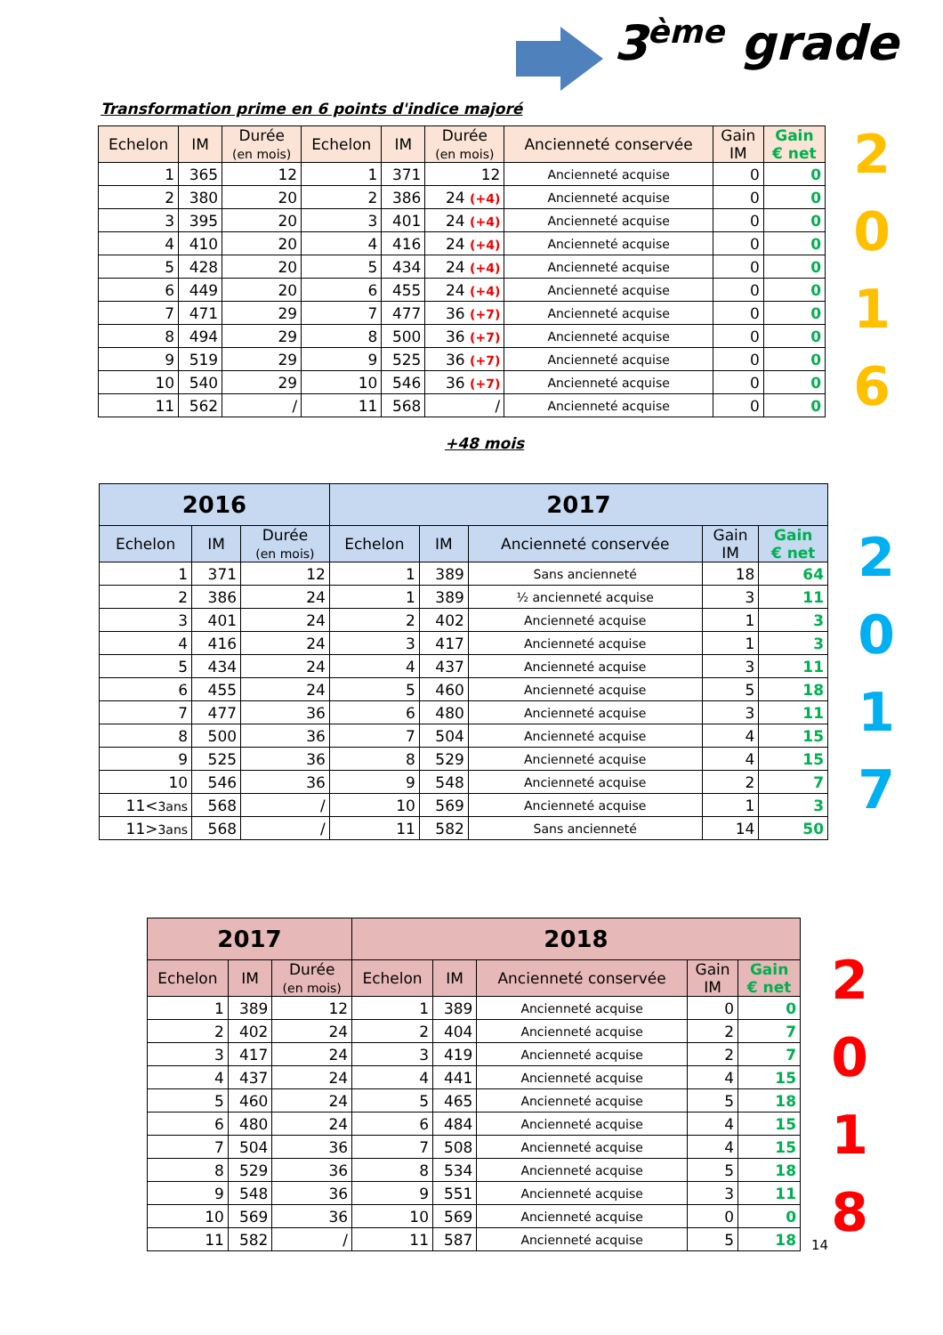3<sup>ème</sup> grade
Transformation prime en 6 points d'indice majoré
| Echelon | IM | Durée (en mois) | Echelon | IM | Durée (en mois) | Ancienneté conservée | Gain IM | Gain € net |
| --- | --- | --- | --- | --- | --- | --- | --- | --- |
| 1 | 365 | 12 | 1 | 371 | 12 | Ancienneté acquise | 0 | 0 |
| 2 | 380 | 20 | 2 | 386 | 24 (+4) | Ancienneté acquise | 0 | 0 |
| 3 | 395 | 20 | 3 | 401 | 24 (+4) | Ancienneté acquise | 0 | 0 |
| 4 | 410 | 20 | 4 | 416 | 24 (+4) | Ancienneté acquise | 0 | 0 |
| 5 | 428 | 20 | 5 | 434 | 24 (+4) | Ancienneté acquise | 0 | 0 |
| 6 | 449 | 20 | 6 | 455 | 24 (+4) | Ancienneté acquise | 0 | 0 |
| 7 | 471 | 29 | 7 | 477 | 36 (+7) | Ancienneté acquise | 0 | 0 |
| 8 | 494 | 29 | 8 | 500 | 36 (+7) | Ancienneté acquise | 0 | 0 |
| 9 | 519 | 29 | 9 | 525 | 36 (+7) | Ancienneté acquise | 0 | 0 |
| 10 | 540 | 29 | 10 | 546 | 36 (+7) | Ancienneté acquise | 0 | 0 |
| 11 | 562 | / | 11 | 568 | / | Ancienneté acquise | 0 | 0 |
+48 mois
2
0
1
6
| 2016 | | | 2017 | | | | |
| --- | --- | --- | --- | --- | --- | --- | --- |
| Echelon | IM | Durée (en mois) | Echelon | IM | Ancienneté conservée | Gain IM | Gain € net |
| 1 | 371 | 12 | 1 | 389 | Sans ancienneté | 18 | 64 |
| 2 | 386 | 24 | 1 | 389 | ½ ancienneté acquise | 3 | 11 |
| 3 | 401 | 24 | 2 | 402 | Ancienneté acquise | 1 | 3 |
| 4 | 416 | 24 | 3 | 417 | Ancienneté acquise | 1 | 3 |
| 5 | 434 | 24 | 4 | 437 | Ancienneté acquise | 3 | 11 |
| 6 | 455 | 24 | 5 | 460 | Ancienneté acquise | 5 | 18 |
| 7 | 477 | 36 | 6 | 480 | Ancienneté acquise | 3 | 11 |
| 8 | 500 | 36 | 7 | 504 | Ancienneté acquise | 4 | 15 |
| 9 | 525 | 36 | 8 | 529 | Ancienneté acquise | 4 | 15 |
| 10 | 546 | 36 | 9 | 548 | Ancienneté acquise | 2 | 7 |
| 11< 3ans | 568 | / | 10 | 569 | Ancienneté acquise | 1 | 3 |
| 11> 3ans | 568 | / | 11 | 582 | Sans ancienneté | 14 | 50 |
2
0
1
7
| 2017 | | | 2018 | | | | |
| --- | --- | --- | --- | --- | --- | --- | --- |
| Echelon | IM | Durée (en mois) | Echelon | IM | Ancienneté conservée | Gain IM | Gain € net |
| 1 | 389 | 12 | 1 | 389 | Ancienneté acquise | 0 | 0 |
| 2 | 402 | 24 | 2 | 404 | Ancienneté acquise | 2 | 7 |
| 3 | 417 | 24 | 3 | 419 | Ancienneté acquise | 2 | 7 |
| 4 | 437 | 24 | 4 | 441 | Ancienneté acquise | 4 | 15 |
| 5 | 460 | 24 | 5 | 465 | Ancienneté acquise | 5 | 18 |
| 6 | 480 | 24 | 6 | 484 | Ancienneté acquise | 4 | 15 |
| 7 | 504 | 36 | 7 | 508 | Ancienneté acquise | 4 | 15 |
| 8 | 529 | 36 | 8 | 534 | Ancienneté acquise | 5 | 18 |
| 9 | 548 | 36 | 9 | 551 | Ancienneté acquise | 3 | 11 |
| 10 | 569 | 36 | 10 | 569 | Ancienneté acquise | 0 | 0 |
| 11 | 582 | / | 11 | 587 | Ancienneté acquise | 5 | 18 |
2
0
1
8
14